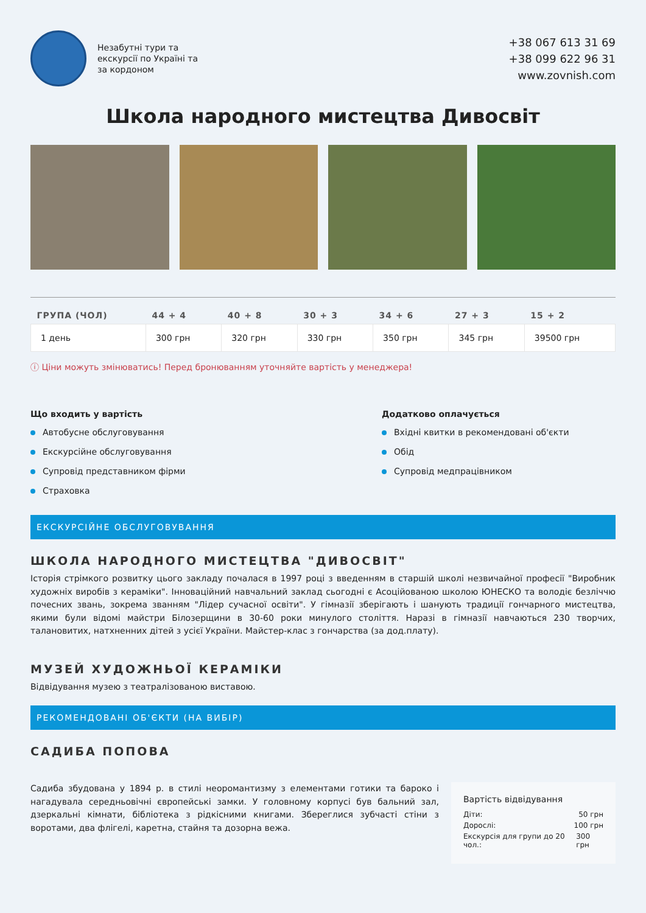Незабутні тури та
екскурсії по Україні та
за кордоном
+38 067 613 31 69
+38 099 622 96 31
www.zovnish.com
Школа народного мистецтва Дивосвіт
| ГРУПА (ЧОЛ) | 44 + 4 | 40 + 8 | 30 + 3 | 34 + 6 | 27 + 3 | 15 + 2 |
| --- | --- | --- | --- | --- | --- | --- |
| 1 день | 300 грн | 320 грн | 330 грн | 350 грн | 345 грн | 39500 грн |
ⓘ Ціни можуть змінюватись! Перед бронюванням уточняйте вартість у менеджера!
Що входить у вартість
Автобусне обслуговування
Екскурсійне обслуговування
Супровід представником фірми
Страховка
Додатково оплачується
Вхідні квитки в рекомендовані об'єкти
Обід
Супровід медпрацівником
ЕКСКУРСІЙНЕ ОБСЛУГОВУВАННЯ
ШКОЛА НАРОДНОГО МИСТЕЦТВА "ДИВОСВІТ"
Історія стрімкого розвитку цього закладу почалася в 1997 році з введенням в старшій школі незвичайної професії "Виробник художніх виробів з кераміки". Інноваційний навчальний заклад сьогодні є Асоційованою школою ЮНЕСКО та володіє безліччю почесних звань, зокрема званням "Лідер сучасної освіти". У гімназії зберігають і шанують традиції гончарного мистецтва, якими були відомі майстри Білозерщини в 30-60 роки минулого століття. Наразі в гімназії навчаються 230 творчих, талановитих, натхненних дітей з усієї України. Майстер-клас з гончарства (за дод.плату).
МУЗЕЙ ХУДОЖНЬОЇ КЕРАМІКИ
Відвідування музею з театралізованою виставою.
РЕКОМЕНДОВАНІ ОБ'ЄКТИ (НА ВИБІР)
САДИБА ПОПОВА
Садиба збудована у 1894 р. в стилі неоромантизму з елементами готики та бароко і нагадувала середньовічні європейські замки. У головному корпусі був бальний зал, дзеркальні кімнати, бібліотека з рідкісними книгами. Збереглися зубчасті стіни з воротами, два флігелі, каретна, стайня та дозорна вежа.
Вартість відвідування
Діти: 50 грн
Дорослі: 100 грн
Екскурсія для групи до 20 чол.: 300 грн